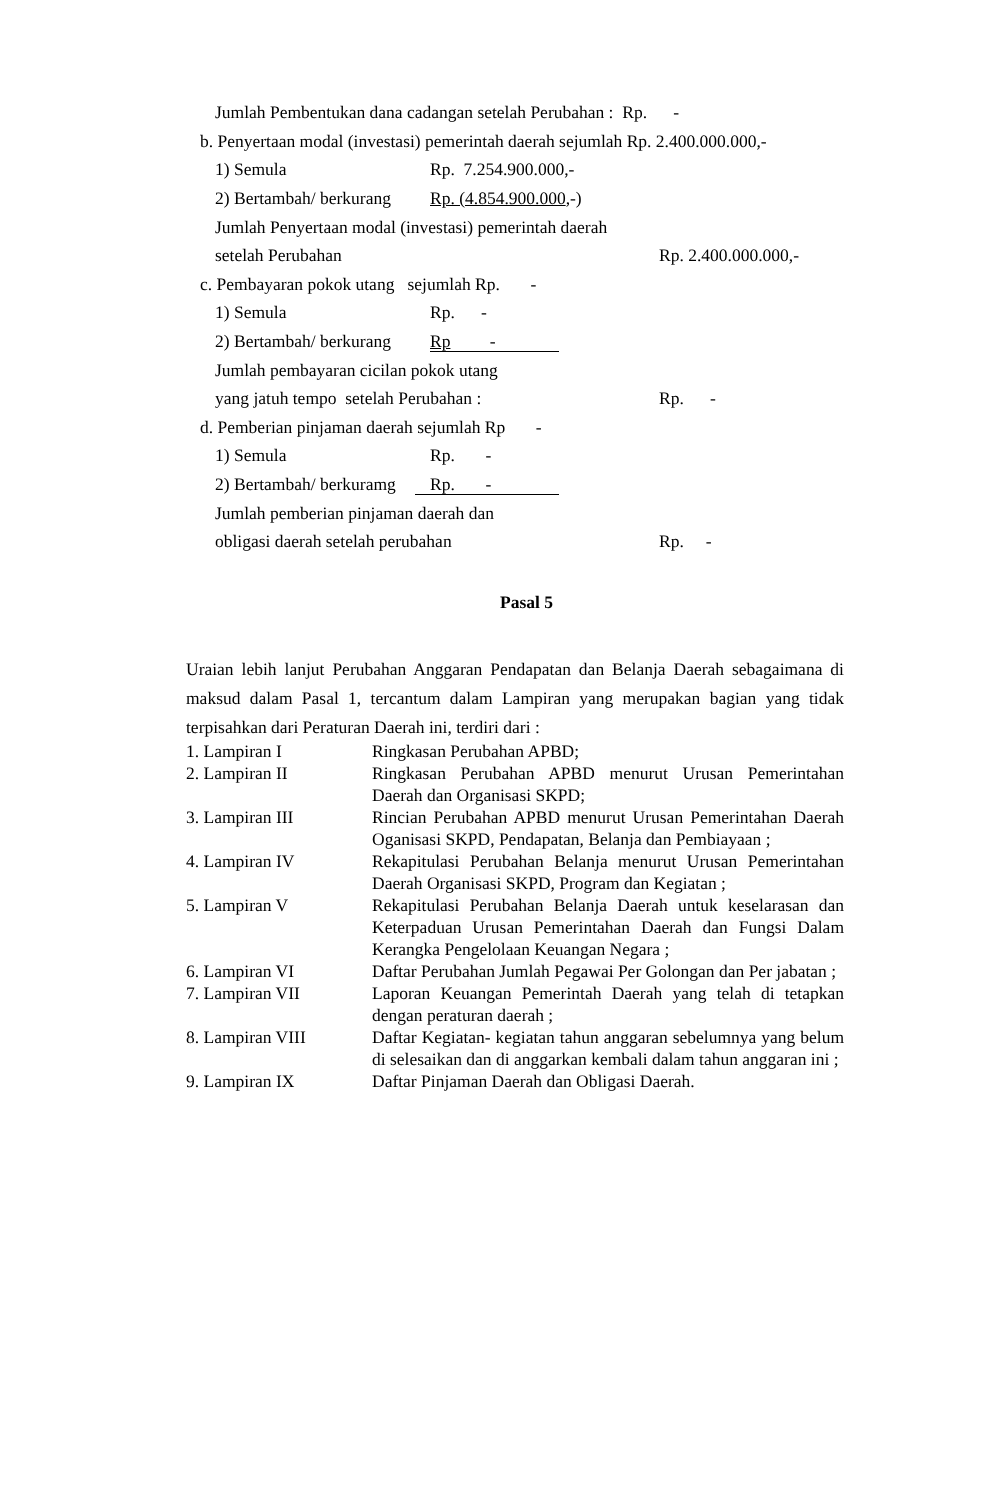Jumlah Pembentukan dana cadangan setelah Perubahan : Rp. -
b. Penyertaan modal (investasi) pemerintah daerah sejumlah Rp. 2.400.000.000,-
1) Semula Rp. 7.254.900.000,-
2) Bertambah/ berkurang Rp. (4.854.900.000,-)
Jumlah Penyertaan modal (investasi) pemerintah daerah
setelah Perubahan Rp. 2.400.000.000,-
c. Pembayaran pokok utang sejumlah Rp. -
1) Semula Rp. -
2) Bertambah/ berkurang Rp -
Jumlah pembayaran cicilan pokok utang
yang jatuh tempo setelah Perubahan : Rp. -
d. Pemberian pinjaman daerah sejumlah Rp -
1) Semula Rp. -
2) Bertambah/ berkuramg Rp. -
Jumlah pemberian pinjaman daerah dan
obligasi daerah setelah perubahan Rp. -
Pasal 5
Uraian lebih lanjut Perubahan Anggaran Pendapatan dan Belanja Daerah sebagaimana di maksud dalam Pasal 1, tercantum dalam Lampiran yang merupakan bagian yang tidak terpisahkan dari Peraturan Daerah ini, terdiri dari :
| 1. Lampiran I | Ringkasan Perubahan APBD; |
| 2. Lampiran II | Ringkasan Perubahan APBD menurut Urusan Pemerintahan Daerah dan Organisasi SKPD; |
| 3. Lampiran III | Rincian Perubahan APBD menurut Urusan Pemerintahan Daerah Oganisasi SKPD, Pendapatan, Belanja dan Pembiayaan ; |
| 4. Lampiran IV | Rekapitulasi Perubahan Belanja menurut Urusan Pemerintahan Daerah Organisasi SKPD, Program dan Kegiatan ; |
| 5. Lampiran V | Rekapitulasi Perubahan Belanja Daerah untuk keselarasan dan Keterpaduan Urusan Pemerintahan Daerah dan Fungsi Dalam Kerangka Pengelolaan Keuangan Negara ; |
| 6. Lampiran VI | Daftar Perubahan Jumlah Pegawai Per Golongan dan Per jabatan ; |
| 7. Lampiran VII | Laporan Keuangan Pemerintah Daerah yang telah di tetapkan dengan peraturan daerah ; |
| 8. Lampiran VIII | Daftar Kegiatan- kegiatan tahun anggaran sebelumnya yang belum di selesaikan dan di anggarkan kembali dalam tahun anggaran ini ; |
| 9. Lampiran IX | Daftar Pinjaman Daerah dan Obligasi Daerah. |